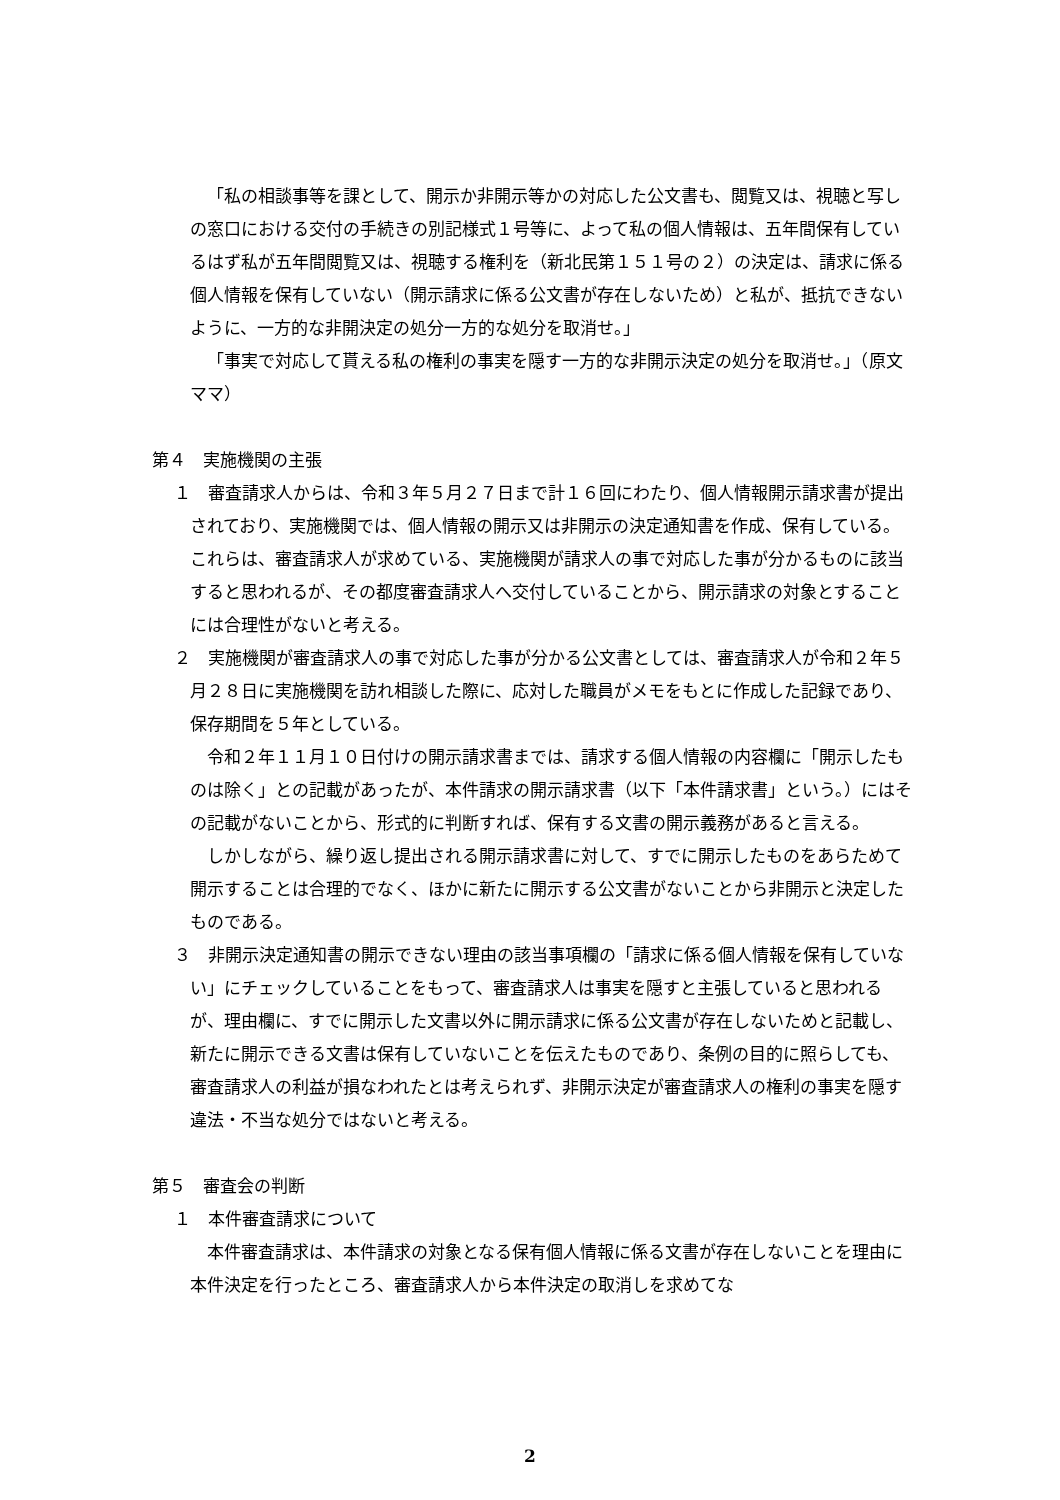「私の相談事等を課として、開示か非開示等かの対応した公文書も、閲覧又は、視聴と写しの窓口における交付の手続きの別記様式１号等に、よって私の個人情報は、五年間保有しているはず私が五年間閲覧又は、視聴する権利を（新北民第１５１号の２）の決定は、請求に係る個人情報を保有していない（開示請求に係る公文書が存在しないため）と私が、抵抗できないように、一方的な非開決定の処分一方的な処分を取消せ。」
「事実で対応して貰える私の権利の事実を隠す一方的な非開示決定の処分を取消せ。」（原文ママ）
第４　実施機関の主張
１　審査請求人からは、令和３年５月２７日まで計１６回にわたり、個人情報開示請求書が提出されており、実施機関では、個人情報の開示又は非開示の決定通知書を作成、保有している。これらは、審査請求人が求めている、実施機関が請求人の事で対応した事が分かるものに該当すると思われるが、その都度審査請求人へ交付していることから、開示請求の対象とすることには合理性がないと考える。
２　実施機関が審査請求人の事で対応した事が分かる公文書としては、審査請求人が令和２年５月２８日に実施機関を訪れ相談した際に、応対した職員がメモをもとに作成した記録であり、保存期間を５年としている。
令和２年１１月１０日付けの開示請求書までは、請求する個人情報の内容欄に「開示したものは除く」との記載があったが、本件請求の開示請求書（以下「本件請求書」という。）にはその記載がないことから、形式的に判断すれば、保有する文書の開示義務があると言える。
しかしながら、繰り返し提出される開示請求書に対して、すでに開示したものをあらためて開示することは合理的でなく、ほかに新たに開示する公文書がないことから非開示と決定したものである。
３　非開示決定通知書の開示できない理由の該当事項欄の「請求に係る個人情報を保有していない」にチェックしていることをもって、審査請求人は事実を隠すと主張していると思われるが、理由欄に、すでに開示した文書以外に開示請求に係る公文書が存在しないためと記載し、新たに開示できる文書は保有していないことを伝えたものであり、条例の目的に照らしても、審査請求人の利益が損なわれたとは考えられず、非開示決定が審査請求人の権利の事実を隠す違法・不当な処分ではないと考える。
第５　審査会の判断
１　本件審査請求について
本件審査請求は、本件請求の対象となる保有個人情報に係る文書が存在しないことを理由に本件決定を行ったところ、審査請求人から本件決定の取消しを求めてな
2